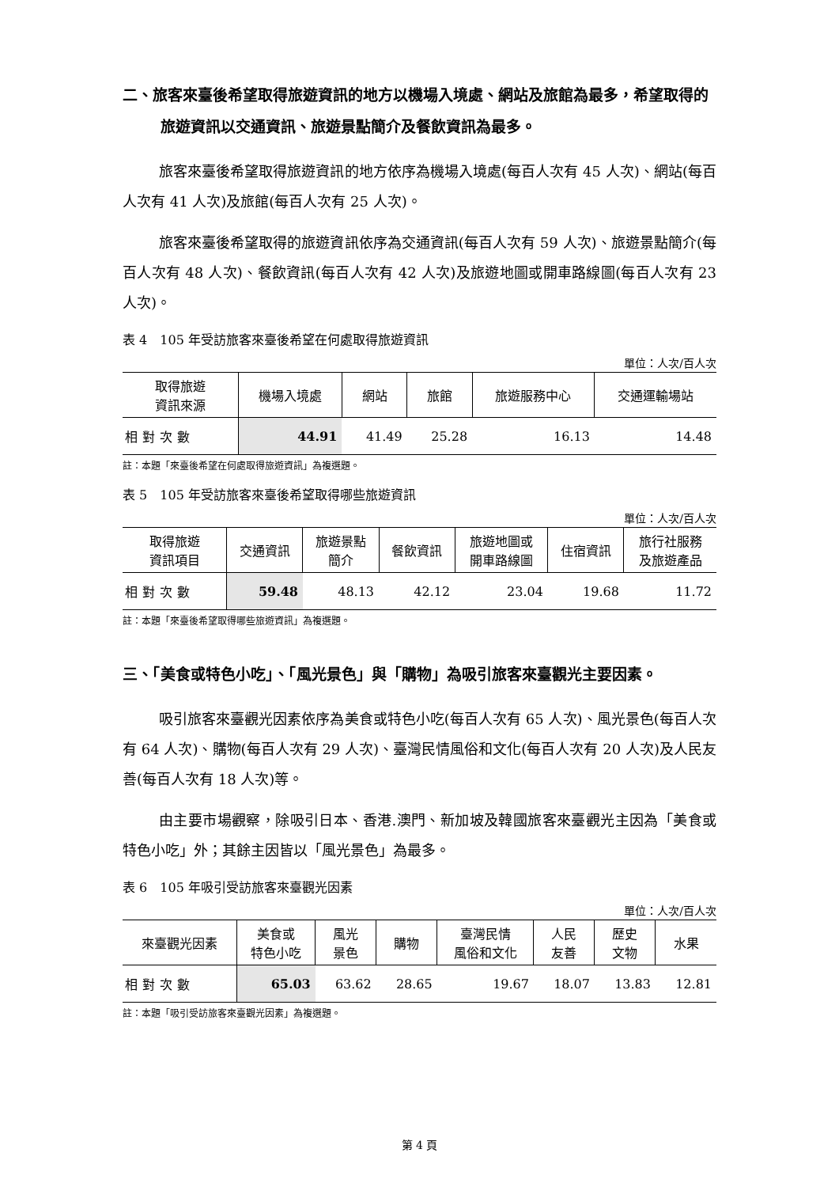二、旅客來臺後希望取得旅遊資訊的地方以機場入境處、網站及旅館為最多，希望取得的旅遊資訊以交通資訊、旅遊景點簡介及餐飲資訊為最多。
旅客來臺後希望取得旅遊資訊的地方依序為機場入境處(每百人次有 45 人次)、網站(每百人次有 41 人次)及旅館(每百人次有 25 人次)。
旅客來臺後希望取得的旅遊資訊依序為交通資訊(每百人次有 59 人次)、旅遊景點簡介(每百人次有 48 人次)、餐飲資訊(每百人次有 42 人次)及旅遊地圖或開車路線圖(每百人次有 23 人次)。
表 4　105 年受訪旅客來臺後希望在何處取得旅遊資訊
單位：人次/百人次
| 取得旅遊 資訊來源 | 機場入境處 | 網站 | 旅館 | 旅遊服務中心 | 交通運輸場站 |
| --- | --- | --- | --- | --- | --- |
| 相對次數 | 44.91 | 41.49 | 25.28 | 16.13 | 14.48 |
註：本題「來臺後希望在何處取得旅遊資訊」為複選題。
表 5　105 年受訪旅客來臺後希望取得哪些旅遊資訊
單位：人次/百人次
| 取得旅遊 資訊項目 | 交通資訊 | 旅遊景點 簡介 | 餐飲資訊 | 旅遊地圖或 開車路線圖 | 住宿資訊 | 旅行社服務 及旅遊產品 |
| --- | --- | --- | --- | --- | --- | --- |
| 相對次數 | 59.48 | 48.13 | 42.12 | 23.04 | 19.68 | 11.72 |
註：本題「來臺後希望取得哪些旅遊資訊」為複選題。
三、「美食或特色小吃」、「風光景色」與「購物」為吸引旅客來臺觀光主要因素。
吸引旅客來臺觀光因素依序為美食或特色小吃(每百人次有 65 人次)、風光景色(每百人次有 64 人次)、購物(每百人次有 29 人次)、臺灣民情風俗和文化(每百人次有 20 人次)及人民友善(每百人次有 18 人次)等。
由主要市場觀察，除吸引日本、香港.澳門、新加坡及韓國旅客來臺觀光主因為「美食或特色小吃」外；其餘主因皆以「風光景色」為最多。
表 6　105 年吸引受訪旅客來臺觀光因素
單位：人次/百人次
| 來臺觀光因素 | 美食或 特色小吃 | 風光 景色 | 購物 | 臺灣民情 風俗和文化 | 人民 友善 | 歷史 文物 | 水果 |
| --- | --- | --- | --- | --- | --- | --- | --- |
| 相對次數 | 65.03 | 63.62 | 28.65 | 19.67 | 18.07 | 13.83 | 12.81 |
註：本題「吸引受訪旅客來臺觀光因素」為複選題。
第 4 頁